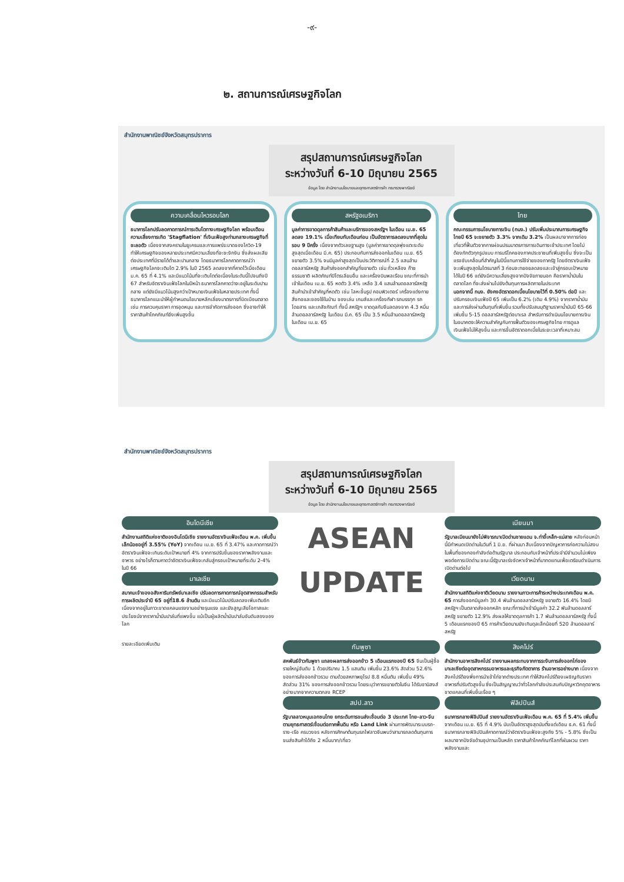-๙-
๒. สถานการณ์เศรษฐกิจโลก
สำนักงานพาณิชย์จังหวัดสมุทรปราการ
สรุปสถานการณ์เศรษฐกิจโลก
ระหว่างวันที่ 6-10 มิถุนายน 2565
ข้อมูล โดย สำนักงานนโยบายและยุทธศาสตร์การค้า กระทรวงพาณิชย์
ความเคลื่อนไหวรอบโลก
ธนาคารโลกปรับลดคาดการณ์การเติบโตทางเศรษฐกิจโลก พร้อมเตือนความเสี่ยงการเกิด 'Stagflation' ที่เงินเฟ้อสูงท่ามกลางเศรษฐกิจที่ชะลอตัว เนื่องจากสงครามในยูเครนและการแพร่ระบาดของโควิด-19 ทำให้เศรษฐกิจของหลายประเทศมีความเสี่ยงที่จะชะงักงัน ซึ่งส่งผลเสียต่อประเทศที่มีรายได้ต่ำและปานกลาง โดยธนาคารโลกคาดการณ์ว่าเศรษฐกิจโลกจะเติบโต 2.9% ในปี 2565 ลดลงจากที่คาดไว้เมื่อเดือน ม.ค. 65 ที่ 4.1% และมีแนวโน้มที่จะเติบโตต่อเนื่องในระดับนี้ไปจนถึงปี 67 สำหรับอัตราเงินเฟ้อโลกในปีหน้า ธนาคารโลกคาดว่าจะอยู่ในระดับปานกลาง แต่ยังมีแนวโน้มสูงกว่าเป้าหมายเงินเฟ้อในหลายประเทศ ทั้งนี้ ธนาคารโลกแนะนำให้ผู้กำหนดนโยบายหลีกเลี่ยงมาตรการที่บิดเบือนตลาด เช่น การควบคุมราคา การอุดหนุน และการจำกัดการส่งออก ซึ่งอาจทำให้ราคาสินค้าโภคภัณฑ์ยิ่งเพิ่มสูงขึ้น
สหรัฐอเมริกา
มูลค่าการขาดดุลการค้าสินค้าและบริการของสหรัฐฯ ในเดือน เม.ย. 65 ลดลง 19.1% เมื่อเทียบกับเดือนก่อน เป็นอัตราการลดลงมากที่สุดในรอบ 9 ปีครึ่ง เนื่องจากตัวเลขฐานสูง (มูลค่าการขาดดุลพุ่งแตะระดับสูงสุดเมื่อเดือน มี.ค. 65) ประกอบกับการส่งออกในเดือน เม.ย. 65 ขยายตัว 3.5% จนมีมูลค่าสูงสุดเป็นประวัติการณ์ที่ 2.5 แสนล้านดอลลาร์สหรัฐ สินค้าส่งออกสำคัญที่ขยายตัว เช่น ถั่วเหลือง ก๊าซธรรมชาติ ผลิตภัณฑ์ปิโตรเลียมอื่น และเครื่องบินพลเรือน ขณะที่การนำเข้าในเดือน เม.ย. 65 หดตัว 3.4% เหลือ 3.4 แสนล้านดอลลาร์สหรัฐ สินค้านำเข้าสำคัญที่หดตัว เช่น โลหะขึ้นรูป คอมพิวเตอร์ เครื่องแต่งกาย สิ่งทอและของใช้ในบ้าน ของเล่น เกมส์และเครื่องกีฬา รถบรรทุก รถโดยสาร และเภสัชภัณฑ์ ทั้งนี้ สหรัฐฯ ขาดดุลกับจีนลดลงจาก 4.3 หมื่นล้านดอลลาร์สหรัฐ ในเดือน มี.ค. 65 เป็น 3.5 หมื่นล้านดอลลาร์สหรัฐ ในเดือน เม.ย. 65
ไทย
คณะกรรมการนโยบายการเงิน (กนง.) ปรับเพิ่มประมาณการเศรษฐกิจไทยปี 65 จะขยายตัว 3.3% จากเดิม 3.2% เป็นผลมาจากการท่องเที่ยวที่ฟื้นตัวจากการผ่อนปรนมาตรการการเดินทางเข้าประเทศ โดยไม่ต้องกักตัวทุกรูปแบบ การบริโภคของภาคประชาชนที่เพิ่มสูงขึ้น ซึ่งจะเป็นแรงขับเคลื่อนที่สำคัญในปีนี้แทนการใช้จ่ายของภาครัฐ โดยอัตราเงินเฟ้อจะเพิ่มสูงสุดในไตรมาสที่ 3 ก่อนจะทยอยลดลงและเข้าสู่กรอบเป้าหมายได้ในปี 66 แต่ยังมีความเสี่ยงสูงจากปัจจัยภายนอก คือราคาน้ำมันในตลาดโลก ที่จะส่งผ่านไปยังต้นทุนการผลิตภายในประเทศ
นอกจากนี้ กนง. ยังคงอัตราดอกเบี้ยนโยบายไว้ที่ 0.50% ต่อปี และปรับกรอบเงินเฟ้อปี 65 เพิ่มเป็น 6.2% (เดิม 4.9%) จากราคาน้ำมันและการส่งผ่านต้นทุนที่เพิ่มขึ้น รวมทั้งปรับสมมุติฐานราคาน้ำมันปี 65-66 เพิ่มขึ้น 5-15 ดอลลาร์สหรัฐต่อบาเรล สำหรับการดำเนินนโยบายการเงินในอนาคตจะให้ความสำคัญกับการฟื้นตัวของเศรษฐกิจไทย การดูแลเงินเฟ้อไม่ให้สูงขึ้น และการขึ้นอัตราดอกเบี้ยในระยะเวลาที่เหมาะสม
สำนักงานพาณิชย์จังหวัดสมุทรปราการ
สรุปสถานการณ์เศรษฐกิจโลก
ระหว่างวันที่ 6-10 มิถุนายน 2565
ข้อมูล โดย สำนักงานนโยบายและยุทธศาสตร์การค้า กระทรวงพาณิชย์
อินโดนีเซีย
สำนักงานสถิติแห่งชาติของอินโดนีเซีย รายงานอัตราเงินเฟ้อเดือน พ.ค. เพิ่มขึ้นเล็กน้อยอยู่ที่ 3.55% (YoY) จากเดือน เม.ย. 65 ที่ 3.47% และคาดการณ์ว่าอัตราเงินเฟ้อจะเกินระดับเป้าหมายที่ 4% จากการปรับขึ้นของราคาพลังงานและอาหาร อย่างไรก็ตามคาดว่าอัตราเงินเฟ้อจะกลับสู่กรอบเป้าหมายที่ระดับ 2-4% ในปี 66
มาเลเซีย
สมาคมเจ้าของอสังหาริมทรัพย์มาเลเซีย ปรับลดการคาดการณ์อุตสาหกรรมสำหรับการผลิตประจำปี 65 อยู่ที่18.6 ล้านตัน และมีแนวโน้มปรับลดลงเพิ่มเติมอีก เนื่องจากอยู่ในภาวะขาดแคลนแรงงานอย่างรุนแรง และยังสูญเสียโอกาสและประโยชน์จากราคาน้ำมันปาล์มที่แพงขึ้น แม้เป็นผู้ผลิตน้ำมันปาล์มอันดับสองของโลก
ASEAN
UPDATE
เมียนมา
รัฐบาลเมียนมายังไม่พิจารณาเปิดด่านชายแดน จ.ท่าขี้เหล็ก-แม่สาย หลังก่อนหน้านี้มีกำหนดเปิดด่านในวันที่ 1 มิ.ย. ที่ผ่านมา สืบเนื่องจากปัญหาการก่อความไม่สงบในพื้นที่ของกองกำลังต่อต้านรัฐบาล ประกอบกับเจ้าหน้าที่ประจำมีจำนวนไม่เพียงพอต่อการเปิดด่าน ขณะนี้รัฐบาลเร่งจัดหาเจ้าหน้าที่มาทดแทนเพื่อเตรียมดำเนินการเปิดด่านต่อไป
เวียดนาม
สำนักงานสถิติแห่งชาติเวียดนาม รายงานภาวะการค้าระหว่างประเทศเดือน พ.ค. 65 การส่งออกมีมูลค่า 30.4 พันล้านดอลลาร์สหรัฐ ขยายตัว 16.4% โดยมีสหรัฐฯ เป็นตลาดส่งออกหลัก ขณะที่การนำเข้ามีมูลค่า 32.2 พันล้านดอลลาร์สหรัฐ ขยายตัว 12.9% ส่งผลให้ขาดดุลการค้า 1.7 พันล้านดอลลาร์สหรัฐ ทั้งนี้ 5 เดือนแรกของปี 65 การค้าเวียดนามยังเกินดุลเล็กน้อยที่ 520 ล้านดอลลาร์สหรัฐ
รายละเอียดเพิ่มเติม
กัมพูชา
สหพันธ์ข้าวกัมพูชา แถลงผลการส่งออกข้าว 5 เดือนแรกของปี 65 จีนเป็นผู้ซื้อรายใหญ่อันดับ 1 ด้วยปริมาณ 1.5 แสนตัน เพิ่มขึ้น 23.6% สัดส่วน 52.6% ของการส่งออกข้าวรวม ตามด้วยสหภาพยุโรป 8.8 หมื่นตัน เพิ่มขึ้น 49% สัดส่วน 31% ของการส่งออกข้าวรวม โดยระบุว่าการขยายตัวในจีน ได้รับอานิสงส์อย่างมากจากความตกลง RCEP
สปป.ลาว
รัฐบาลลาวหนุนเอกชนไทย ยกระดับการขนส่งเชื่อมต่อ 3 ประเทศ ไทย-ลาว-จีน ตามยุทธศาสตร์เชื่อมต่อภาคพื้นดิน หรือ Land Link ผ่านการพัฒนาระบบรถ-ราง-เรือ ครบวงจร หลังการศึกษาต้นทุนรถไฟลาวจีนพบว่าสามารถลดต้นทุนการขนส่งสินค้าได้ถึง 2 หมื่นบาท/เที่ยว
สิงคโปร์
สำนักงานอาหารสิงคโปร์ รายงานผลกระทบจากการระงับการส่งออกไก่ของมาเลเซียต่ออุตสาหกรรมอาหารและธุรกิจภัตตาคาร ร้านอาหารอย่างมาก เนื่องจากสิงคโปร์ต้องพึ่งการนำเข้าไก่จากต่างประเทศ ทำให้สิงคโปร์ต้องเผชิญกับราคาอาหารที่ปรับตัวสูงขึ้น ซึ่งเป็นสัญญาณว่าทั่วโลกกำลังประสบกับปัญหาวิกฤตอาหาร ขาดแคลนที่เพิ่มขึ้นเรื่อย ๆ
ฟิลิปปินส์
ธนาคารกลางฟิลิปปินส์ รายงานอัตราเงินเฟ้อเดือน พ.ค. 65 ที่ 5.4% เพิ่มขึ้นจากเดือน เม.ย. 65 ที่ 4.9% นับเป็นอัตราสูงสุดนับตั้งแต่เดือน ธ.ค. 61 ทั้งนี้ ธนาคารกลางฟิลิปปินส์คาดการณ์ว่าอัตราเงินเฟ้อจะสูงถึง 5% - 5.8% ซึ่งเป็นผลมาจากปัจจัยด้านอุปทานเป็นหลัก ราคาสินค้าโภคภัณฑ์โลกที่ผันผวน ราคาพลังงานและ